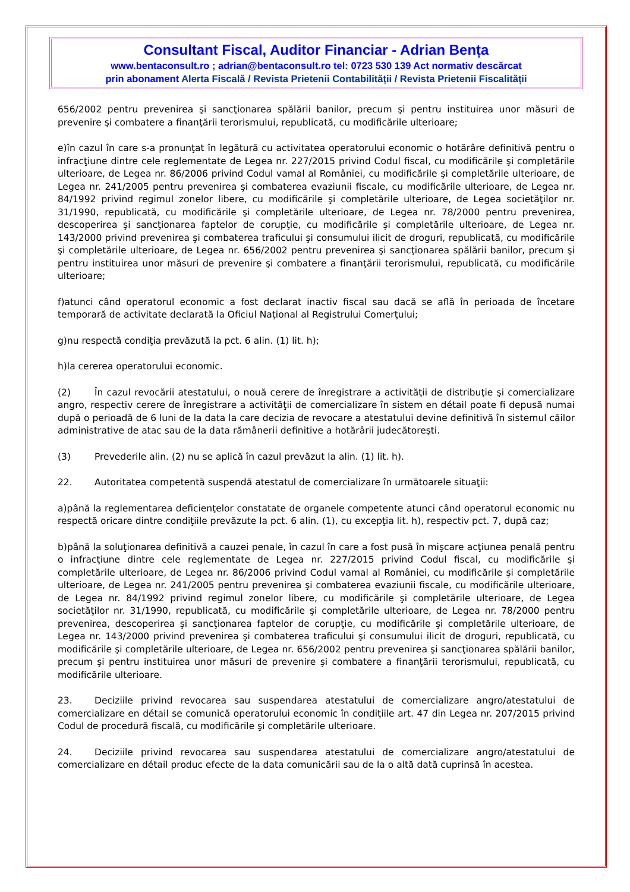Consultant Fiscal, Auditor Financiar - Adrian Bența
www.bentaconsult.ro ; adrian@bentaconsult.ro tel: 0723 530 139 Act normativ descărcat
prin abonament Alerta Fiscală / Revista Prietenii Contabilității / Revista Prietenii Fiscalității
656/2002 pentru prevenirea şi sancţionarea spălării banilor, precum şi pentru instituirea unor măsuri de prevenire şi combatere a finanţării terorismului, republicată, cu modificările ulterioare;
e)în cazul în care s-a pronunţat în legătură cu activitatea operatorului economic o hotărâre definitivă pentru o infracţiune dintre cele reglementate de Legea nr. 227/2015 privind Codul fiscal, cu modificările şi completările ulterioare, de Legea nr. 86/2006 privind Codul vamal al României, cu modificările şi completările ulterioare, de Legea nr. 241/2005 pentru prevenirea şi combaterea evaziunii fiscale, cu modificările ulterioare, de Legea nr. 84/1992 privind regimul zonelor libere, cu modificările şi completările ulterioare, de Legea societăţilor nr. 31/1990, republicată, cu modificările şi completările ulterioare, de Legea nr. 78/2000 pentru prevenirea, descoperirea şi sancţionarea faptelor de corupţie, cu modificările şi completările ulterioare, de Legea nr. 143/2000 privind prevenirea şi combaterea traficului şi consumului ilicit de droguri, republicată, cu modificările şi completările ulterioare, de Legea nr. 656/2002 pentru prevenirea şi sancţionarea spălării banilor, precum şi pentru instituirea unor măsuri de prevenire şi combatere a finanţării terorismului, republicată, cu modificările ulterioare;
f)atunci când operatorul economic a fost declarat inactiv fiscal sau dacă se află în perioada de încetare temporară de activitate declarată la Oficiul Naţional al Registrului Comerţului;
g)nu respectă condiţia prevăzută la pct. 6 alin. (1) lit. h);
h)la cererea operatorului economic.
(2) În cazul revocării atestatului, o nouă cerere de înregistrare a activităţii de distribuţie şi comercializare angro, respectiv cerere de înregistrare a activităţii de comercializare în sistem en détail poate fi depusă numai după o perioadă de 6 luni de la data la care decizia de revocare a atestatului devine definitivă în sistemul căilor administrative de atac sau de la data rămânerii definitive a hotărârii judecătoreşti.
(3) Prevederile alin. (2) nu se aplică în cazul prevăzut la alin. (1) lit. h).
22. Autoritatea competentă suspendă atestatul de comercializare în următoarele situaţii:
a)până la reglementarea deficienţelor constatate de organele competente atunci când operatorul economic nu respectă oricare dintre condiţiile prevăzute la pct. 6 alin. (1), cu excepţia lit. h), respectiv pct. 7, după caz;
b)până la soluţionarea definitivă a cauzei penale, în cazul în care a fost pusă în mişcare acţiunea penală pentru o infracţiune dintre cele reglementate de Legea nr. 227/2015 privind Codul fiscal, cu modificările şi completările ulterioare, de Legea nr. 86/2006 privind Codul vamal al României, cu modificările şi completările ulterioare, de Legea nr. 241/2005 pentru prevenirea şi combaterea evaziunii fiscale, cu modificările ulterioare, de Legea nr. 84/1992 privind regimul zonelor libere, cu modificările şi completările ulterioare, de Legea societăţilor nr. 31/1990, republicată, cu modificările şi completările ulterioare, de Legea nr. 78/2000 pentru prevenirea, descoperirea şi sancţionarea faptelor de corupţie, cu modificările şi completările ulterioare, de Legea nr. 143/2000 privind prevenirea şi combaterea traficului şi consumului ilicit de droguri, republicată, cu modificările şi completările ulterioare, de Legea nr. 656/2002 pentru prevenirea şi sancţionarea spălării banilor, precum şi pentru instituirea unor măsuri de prevenire şi combatere a finanţării terorismului, republicată, cu modificările ulterioare.
23. Deciziile privind revocarea sau suspendarea atestatului de comercializare angro/atestatului de comercializare en détail se comunică operatorului economic în condiţiile art. 47 din Legea nr. 207/2015 privind Codul de procedură fiscală, cu modificările şi completările ulterioare.
24. Deciziile privind revocarea sau suspendarea atestatului de comercializare angro/atestatului de comercializare en détail produc efecte de la data comunicării sau de la o altă dată cuprinsă în acestea.